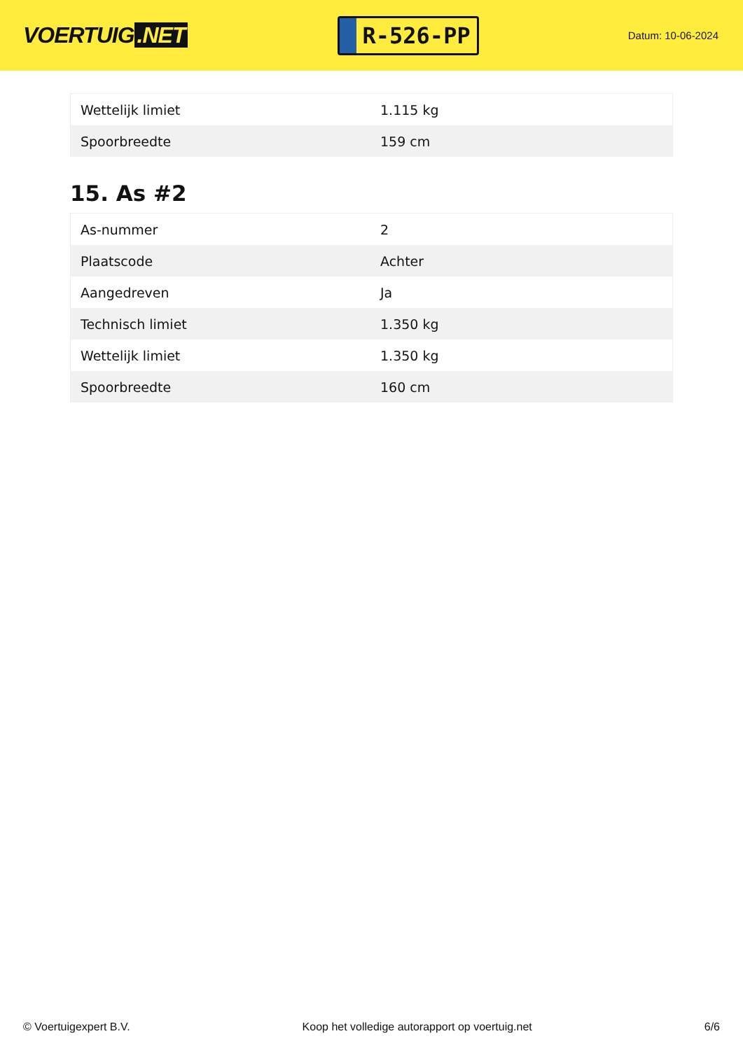VOERTUIG.NET
R-526-PP
Datum: 10-06-2024
| Wettelijk limiet | 1.115 kg |
| Spoorbreedte | 159 cm |
15. As #2
| As-nummer | 2 |
| Plaatscode | Achter |
| Aangedreven | Ja |
| Technisch limiet | 1.350 kg |
| Wettelijk limiet | 1.350 kg |
| Spoorbreedte | 160 cm |
© Voertuigexpert B.V. Koop het volledige autorapport op voertuig.net 6/6